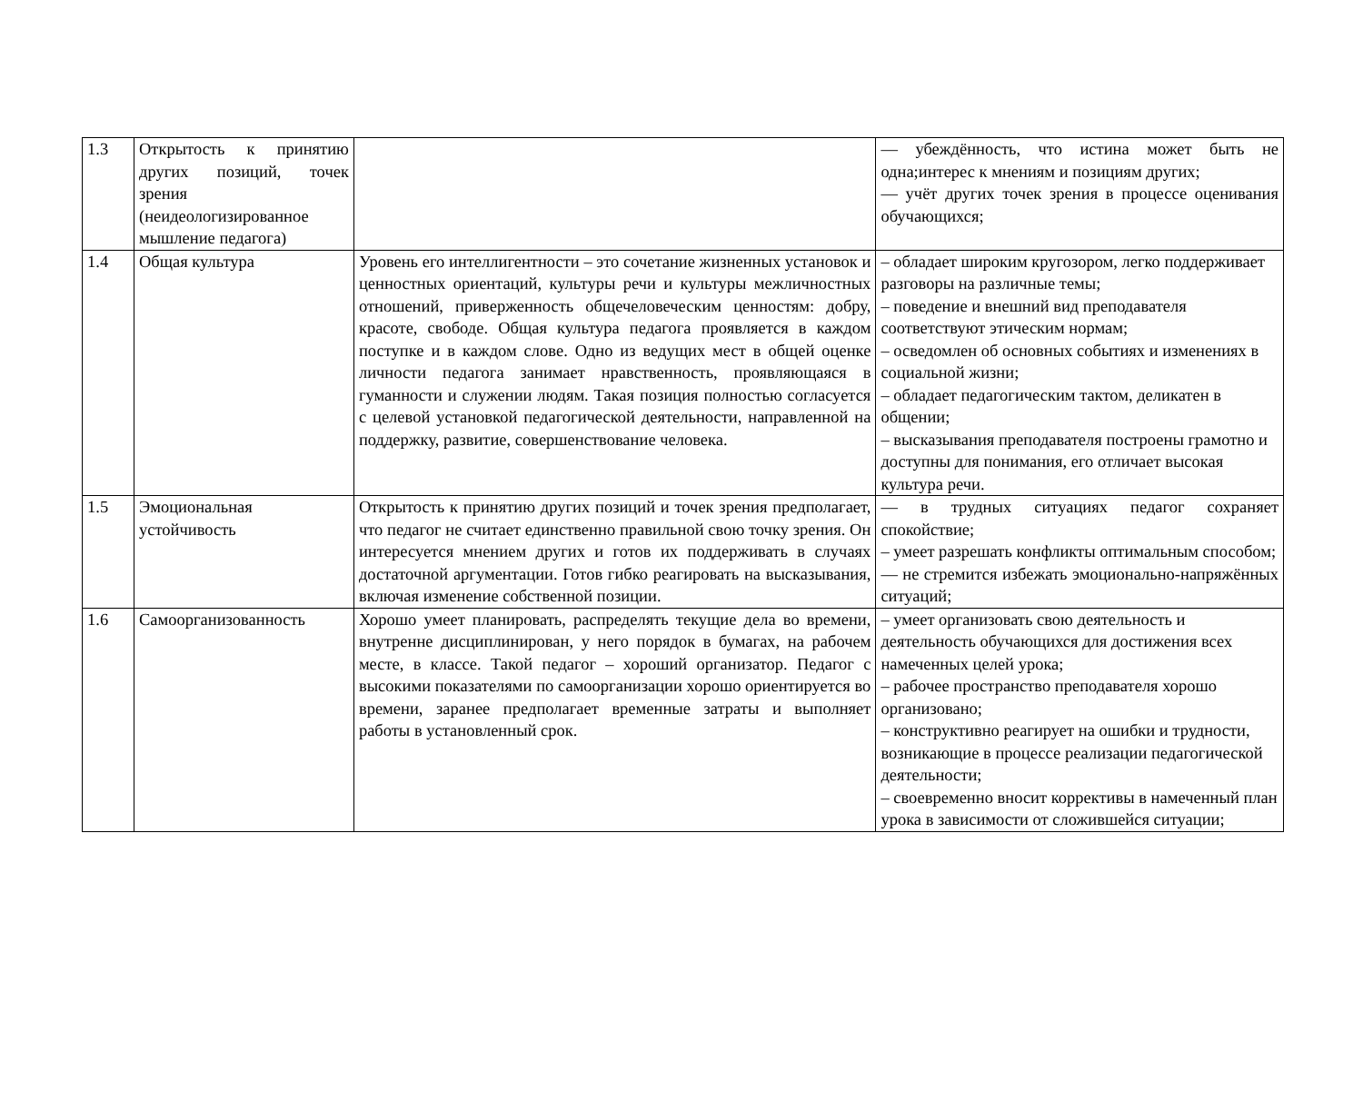| 1.3 | Открытость к принятию других позиций, точек зрения (неидеологизированное мышление педагога) | | — убеждённость, что истина может быть не одна;интерес к мнениям и позициям других; — учёт других точек зрения в процессе оценивания обучающихся; |
| 1.4 | Общая культура | Уровень его интеллигентности – это сочетание жизненных установок и ценностных ориентаций, культуры речи и культуры межличностных отношений, приверженность общечеловеческим ценностям: добру, красоте, свободе. Общая культура педагога проявляется в каждом поступке и в каждом слове. Одно из ведущих мест в общей оценке личности педагога занимает нравственность, проявляющаяся в гуманности и служении людям. Такая позиция полностью согласуется с целевой установкой педагогической деятельности, направленной на поддержку, развитие, совершенствование человека. | – обладает широким кругозором, легко поддерживает разговоры на различные темы; – поведение и внешний вид преподавателя соответствуют этическим нормам; – осведомлен об основных событиях и изменениях в социальной жизни; – обладает педагогическим тактом, деликатен в общении; – высказывания преподавателя построены грамотно и доступны для понимания, его отличает высокая культура речи. |
| 1.5 | Эмоциональная устойчивость | Открытость к принятию других позиций и точек зрения предполагает, что педагог не считает единственно правильной свою точку зрения. Он интересуется мнением других и готов их поддерживать в случаях достаточной аргументации. Готов гибко реагировать на высказывания, включая изменение собственной позиции. | — в трудных ситуациях педагог сохраняет спокойствие; – умеет разрешать конфликты оптимальным способом; — не стремится избежать эмоционально-напряжённых ситуаций; |
| 1.6 | Самоорганизованность | Хорошо умеет планировать, распределять текущие дела во времени, внутренне дисциплинирован, у него порядок в бумагах, на рабочем месте, в классе. Такой педагог – хороший организатор. Педагог с высокими показателями по самоорганизации хорошо ориентируется во времени, заранее предполагает временные затраты и выполняет работы в установленный срок. | – умеет организовать свою деятельность и деятельность обучающихся для достижения всех намеченных целей урока; – рабочее пространство преподавателя хорошо организовано; – конструктивно реагирует на ошибки и трудности, возникающие в процессе реализации педагогической деятельности; – своевременно вносит коррективы в намеченный план урока в зависимости от сложившейся ситуации; |